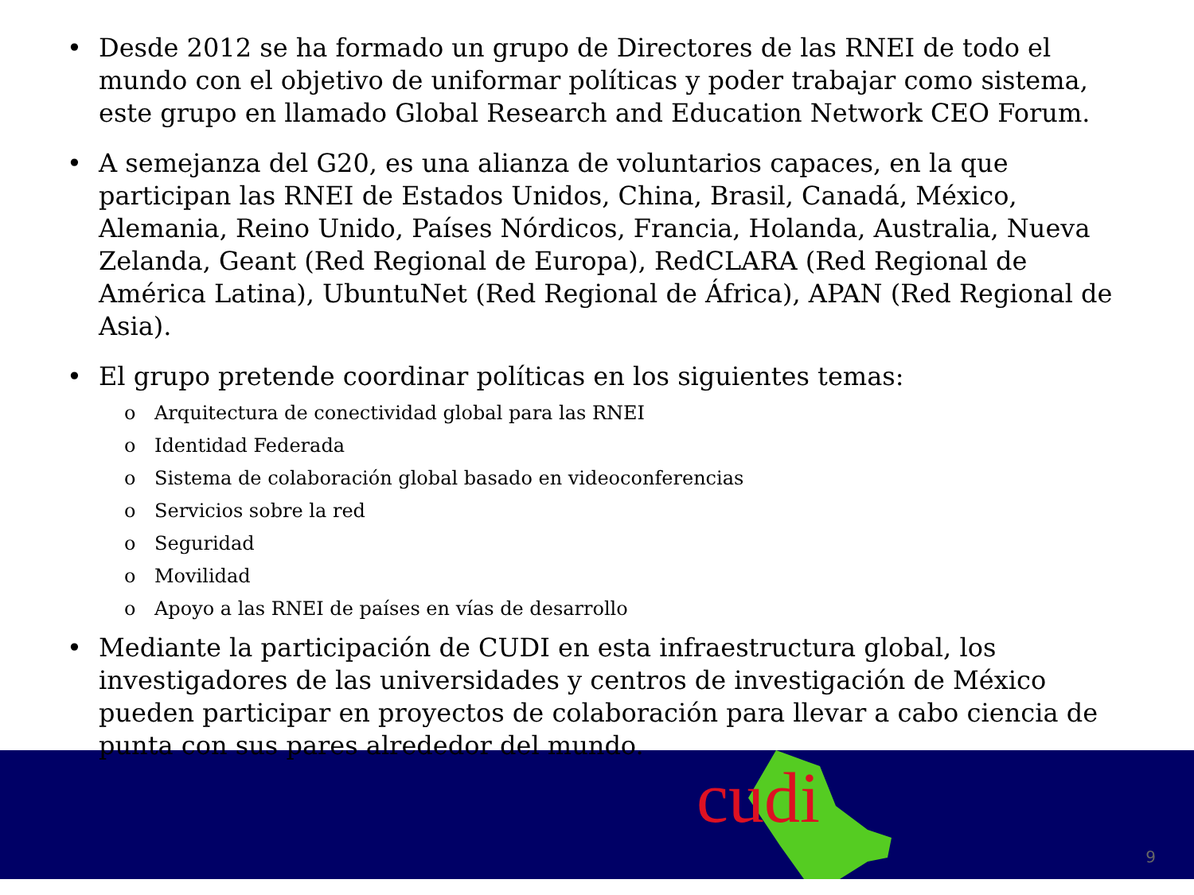cudi
• Desde 2012 se ha formado un grupo de Directores de las RNEI de todo el mundo con el objetivo de uniformar políticas y poder trabajar como sistema, este grupo en llamado Global Research and Education Network CEO Forum.
• A semejanza del G20, es una alianza de voluntarios capaces, en la que participan las RNEI de Estados Unidos, China, Brasil, Canadá, México, Alemania, Reino Unido, Países Nórdicos, Francia, Holanda, Australia, Nueva Zelanda, Geant (Red Regional de Europa), RedCLARA (Red Regional de América Latina), UbuntuNet (Red Regional de África), APAN (Red Regional de Asia).
• El grupo pretende coordinar políticas en los siguientes temas:
o Arquitectura de conectividad global para las RNEI
o Identidad Federada
o Sistema de colaboración global basado en videoconferencias
o Servicios sobre la red
o Seguridad
o Movilidad
o Apoyo a las RNEI de países en vías de desarrollo
• Mediante la participación de CUDI en esta infraestructura global, los investigadores de las universidades y centros de investigación de México pueden participar en proyectos de colaboración para llevar a cabo ciencia de punta con sus pares alrededor del mundo.
9